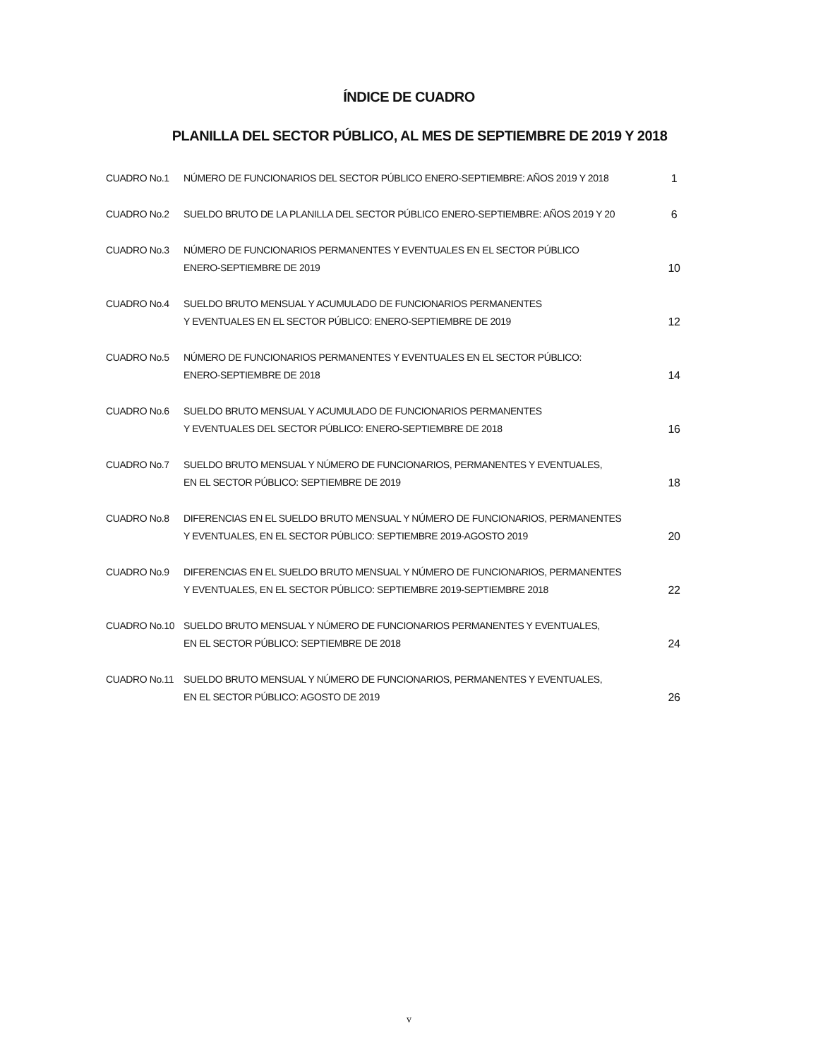ÍNDICE DE CUADRO
PLANILLA DEL SECTOR PÚBLICO, AL MES DE SEPTIEMBRE DE 2019 Y 2018
| CUADRO No.1 | NÚMERO DE FUNCIONARIOS DEL SECTOR PÚBLICO ENERO-SEPTIEMBRE: AÑOS 2019 Y 2018 | 1 |
| CUADRO No.2 | SUELDO BRUTO DE LA PLANILLA DEL SECTOR PÚBLICO ENERO-SEPTIEMBRE: AÑOS 2019 Y 20 | 6 |
| CUADRO No.3 | NÚMERO DE FUNCIONARIOS PERMANENTES Y EVENTUALES EN EL SECTOR PÚBLICO ENERO-SEPTIEMBRE DE 2019 | 10 |
| CUADRO No.4 | SUELDO BRUTO MENSUAL Y ACUMULADO DE FUNCIONARIOS PERMANENTES Y EVENTUALES EN EL SECTOR PÚBLICO: ENERO-SEPTIEMBRE DE 2019 | 12 |
| CUADRO No.5 | NÚMERO DE FUNCIONARIOS PERMANENTES Y EVENTUALES EN EL SECTOR PÚBLICO: ENERO-SEPTIEMBRE DE 2018 | 14 |
| CUADRO No.6 | SUELDO BRUTO MENSUAL Y ACUMULADO DE FUNCIONARIOS PERMANENTES Y EVENTUALES DEL SECTOR PÚBLICO: ENERO-SEPTIEMBRE DE 2018 | 16 |
| CUADRO No.7 | SUELDO BRUTO MENSUAL Y NÚMERO DE FUNCIONARIOS, PERMANENTES Y EVENTUALES, EN EL SECTOR PÚBLICO: SEPTIEMBRE DE 2019 | 18 |
| CUADRO No.8 | DIFERENCIAS EN EL SUELDO BRUTO MENSUAL Y NÚMERO DE FUNCIONARIOS, PERMANENTES Y EVENTUALES, EN EL SECTOR PÚBLICO: SEPTIEMBRE 2019-AGOSTO 2019 | 20 |
| CUADRO No.9 | DIFERENCIAS EN EL SUELDO BRUTO MENSUAL Y NÚMERO DE FUNCIONARIOS, PERMANENTES Y EVENTUALES, EN EL SECTOR PÚBLICO: SEPTIEMBRE 2019-SEPTIEMBRE 2018 | 22 |
| CUADRO No.10 | SUELDO BRUTO MENSUAL Y NÚMERO DE FUNCIONARIOS PERMANENTES Y EVENTUALES, EN EL SECTOR PÚBLICO: SEPTIEMBRE DE 2018 | 24 |
| CUADRO No.11 | SUELDO BRUTO MENSUAL Y NÚMERO DE FUNCIONARIOS, PERMANENTES Y EVENTUALES, EN EL SECTOR PÚBLICO: AGOSTO DE 2019 | 26 |
v